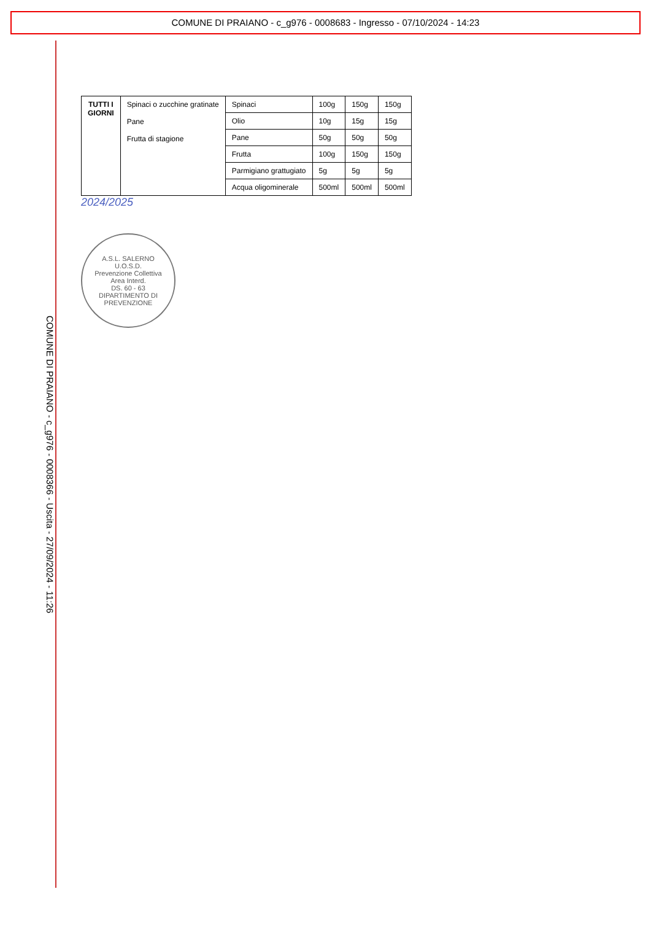COMUNE DI PRAIANO - c_g976 - 0008683 - Ingresso - 07/10/2024 - 14:23
COMUNE DI PRAIANO - c_g976 - 0008366 - Uscita - 27/09/2024 - 11:26
| TUTTI I GIORNI | Spinaci o zucchine gratinate Pane Frutta di stagione | Spinaci | 100g | 150g | 150g |
| | | Olio | 10g | 15g | 15g |
| | | Pane | 50g | 50g | 50g |
| | | Frutta | 100g | 150g | 150g |
| | | Parmigiano grattugiato | 5g | 5g | 5g |
| | | Acqua oligominerale | 500ml | 500ml | 500ml |
2024/2025
A.S.L. SALERNO
U.O.S.D.
Prevenzione Collettiva
Area Interd.
DS. 60 - 63
DIPARTIMENTO DI PREVENZIONE